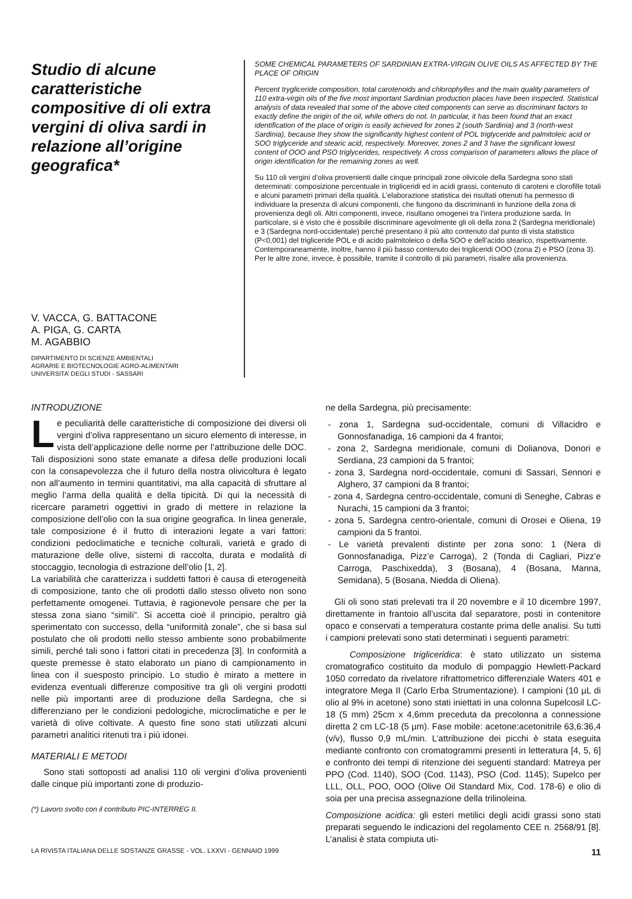Studio di alcune caratteristiche compositive di oli extra vergini di oliva sardi in relazione all’origine geografica*
V. VACCA, G. BATTACONE
A. PIGA, G. CARTA
M. AGABBIO
DIPARTIMENTO DI SCIENZE AMBIENTALI
AGRARIE E BIOTECNOLOGIE AGRO-ALIMENTARI
UNIVERSITA’ DEGLI STUDI - SASSARI
SOME CHEMICAL PARAMETERS OF SARDINIAN EXTRA-VIRGIN OLIVE OILS AS AFFECTED BY THE PLACE OF ORIGIN
Percent trygliceride composition, total carotenoids and chlorophylles and the main quality parameters of 110 extra-virgin oils of the five most important Sardinian production places have been inspected. Statistical analysis of data revealed that some of the above cited components can serve as discriminant factors to exactly define the origin of the oil, while others do not. In particular, it has been found that an exact identification of the place of origin is easily achieved for zones 2 (south Sardinia) and 3 (north-west Sardinia), because they show the significantly highest content of POL triglyceride and palmitoleic acid or SOO triglyceride and stearic acid, respectively. Moreover, zones 2 and 3 have the significant lowest content of OOO and PSO triglycerides, respectively. A cross comparison of parameters allows the place of origin identification for the remaining zones as well.
Su 110 oli vergini d’oliva provenienti dalle cinque principali zone olivicole della Sardegna sono stati determinati: composizione percentuale in trigliceridi ed in acidi grassi, contenuto di caroteni e clorofille totali e alcuni parametri primari della qualità. L’elaborazione statistica dei risultati ottenuti ha permesso di individuare la presenza di alcuni componenti, che fungono da discriminanti in funzione della zona di provenienza degli oli. Altri componenti, invece, risultano omogenei tra l’intera produzione sarda. In particolare, si è visto che è possibile discriminare agevolmente gli oli della zona 2 (Sardegna meridionale) e 3 (Sardegna nord-occidentale) perché presentano il più alto contenuto dal punto di vista statistico (P<0,001) del trigliceride POL e di acido palmitoleico o della SOO e dell’acido stearico, rispettivamente. Contemporaneamente, inoltre, hanno il più basso contenuto dei trigliceridi OOO (zona 2) e PSO (zona 3). Per le altre zone, invece, è possibile, tramite il controllo di più parametri, risalire alla provenienza.
INTRODUZIONE
Le peculiarità delle caratteristiche di composizione dei diversi oli vergini d’oliva rappresentano un sicuro elemento di interesse, in vista dell’applicazione delle norme per l’attribuzione delle DOC. Tali disposizioni sono state emanate a difesa delle produzioni locali con la consapevolezza che il futuro della nostra olivicoltura è legato non all’aumento in termini quantitativi, ma alla capacità di sfruttare al meglio l’arma della qualità e della tipicità. Di qui la necessità di ricercare parametri oggettivi in grado di mettere in relazione la composizione dell’olio con la sua origine geografica. In linea generale, tale composizione é il frutto di interazioni legate a vari fattori: condizioni pedoclimatiche e tecniche colturali, varietà e grado di maturazione delle olive, sistemi di raccolta, durata e modalità di stoccaggio, tecnologia di estrazione dell’olio [1, 2].
La variabilità che caratterizza i suddetti fattori è causa di eterogeneità di composizione, tanto che oli prodotti dallo stesso oliveto non sono perfettamente omogenei. Tuttavia, è ragionevole pensare che per la stessa zona siano “simili”. Si accetta cioè il principio, peraltro già sperimentato con successo, della “uniformità zonale”, che si basa sul postulato che oli prodotti nello stesso ambiente sono probabilmente simili, perché tali sono i fattori citati in precedenza [3]. In conformità a queste premesse è stato elaborato un piano di campionamento in linea con il suesposto principio. Lo studio è mirato a mettere in evidenza eventuali differenze compositive tra gli oli vergini prodotti nelle più importanti aree di produzione della Sardegna, che si differenziano per le condizioni pedologiche, microclimatiche e per le varietà di olive coltivate. A questo fine sono stati utilizzati alcuni parametri analitici ritenuti tra i più idonei.
MATERIALI E METODI
Sono stati sottoposti ad analisi 110 oli vergini d’oliva provenienti dalle cinque più importanti zone di produzio-
(*) Lavoro svolto con il contributo PIC-INTERREG II.
ne della Sardegna, più precisamente:
- zona 1, Sardegna sud-occidentale, comuni di Villacidro e Gonnosfanadiga, 16 campioni da 4 frantoi;
- zona 2, Sardegna meridionale, comuni di Dolianova, Donori e Serdiana, 23 campioni da 5 frantoi;
- zona 3, Sardegna nord-occidentale, comuni di Sassari, Sennori e Alghero, 37 campioni da 8 frantoi;
- zona 4, Sardegna centro-occidentale, comuni di Seneghe, Cabras e Nurachi, 15 campioni da 3 frantoi;
- zona 5, Sardegna centro-orientale, comuni di Orosei e Oliena, 19 campioni da 5 frantoi.
- Le varietà prevalenti distinte per zona sono: 1 (Nera di Gonnosfanadiga, Pizz’e Carroga), 2 (Tonda di Cagliari, Pizz’e Carroga, Paschixedda), 3 (Bosana), 4 (Bosana, Manna, Semidana), 5 (Bosana, Niedda di Oliena).
Gli oli sono stati prelevati tra il 20 novembre e il 10 dicembre 1997, direttamente in frantoio all’uscita dal separatore, posti in contenitore opaco e conservati a temperatura costante prima delle analisi. Su tutti i campioni prelevati sono stati determinati i seguenti parametri:
Composizione trigliceridica: è stato utilizzato un sistema cromatografico costituito da modulo di pompaggio Hewlett-Packard 1050 corredato da rivelatore rifrattometrico differenziale Waters 401 e integratore Mega II (Carlo Erba Strumentazione). I campioni (10 µL di olio al 9% in acetone) sono stati iniettati in una colonna Supelcosil LC-18 (5 mm) 25cm x 4,6mm preceduta da precolonna a connessione diretta 2 cm LC-18 (5 µm). Fase mobile: acetone:acetonitrile 63,6:36,4 (v/v), flusso 0,9 mL/min. L’attribuzione dei picchi è stata eseguita mediante confronto con cromatogrammi presenti in letteratura [4, 5, 6] e confronto dei tempi di ritenzione dei seguenti standard: Matreya per PPO (Cod. 1140), SOO (Cod. 1143), PSO (Cod. 1145); Supelco per LLL, OLL, POO, OOO (Olive Oil Standard Mix, Cod. 178-6) e olio di soia per una precisa assegnazione della trilinoleina.
Composizione acidica: gli esteri metilici degli acidi grassi sono stati preparati seguendo le indicazioni del regolamento CEE n. 2568/91 [8]. L’analisi è stata compiuta uti-
LA RIVISTA ITALIANA DELLE SOSTANZE GRASSE - VOL. LXXVI - GENNAIO 1999 11